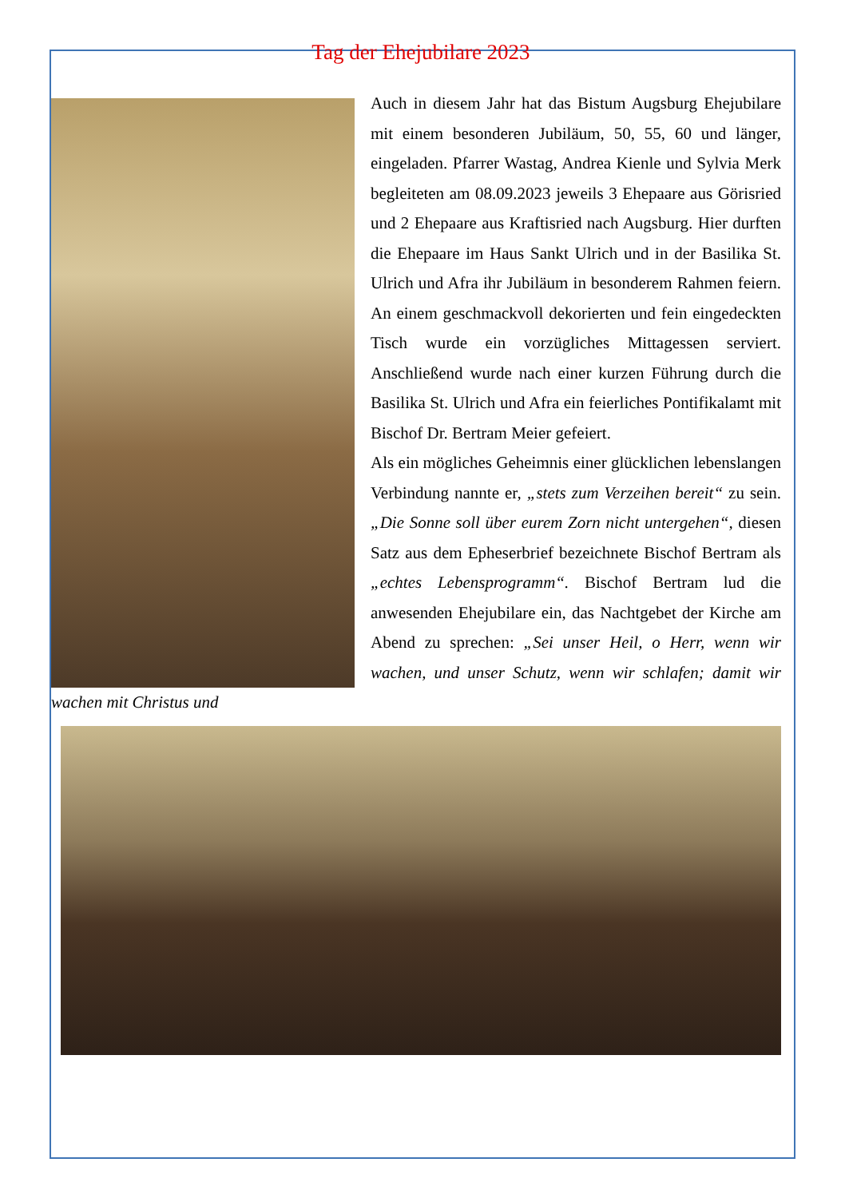Tag der Ehejubilare 2023
Auch in diesem Jahr hat das Bistum Augsburg Ehejubilare mit einem besonderen Jubiläum, 50, 55, 60 und länger, eingeladen. Pfarrer Wastag, Andrea Kienle und Sylvia Merk begleiteten am 08.09.2023 jeweils 3 Ehepaare aus Görisried und 2 Ehepaare aus Kraftisried nach Augsburg. Hier durften die Ehepaare im Haus Sankt Ulrich und in der Basilika St. Ulrich und Afra ihr Jubiläum in besonderem Rahmen feiern. An einem geschmackvoll dekorierten und fein eingedeckten Tisch wurde ein vorzügliches Mittagessen serviert. Anschließend wurde nach einer kurzen Führung durch die Basilika St. Ulrich und Afra ein feierliches Pontifikalamt mit Bischof Dr. Bertram Meier gefeiert.
Als ein mögliches Geheimnis einer glücklichen lebenslangen Verbindung nannte er, „stets zum Verzeihen bereit“ zu sein. „Die Sonne soll über eurem Zorn nicht untergehen“, diesen Satz aus dem Epheserbrief bezeichnete Bischof Bertram als „echtes Lebensprogramm“. Bischof Bertram lud die anwesenden Ehejubilare ein, das Nachtgebet der Kirche am Abend zu sprechen: „Sei unser Heil, o Herr, wenn wir wachen, und unser Schutz, wenn wir schlafen; damit wir wachen mit Christus und